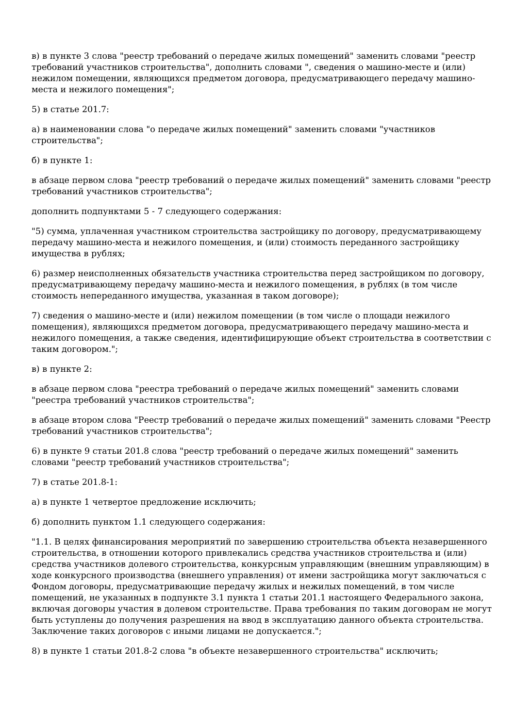в) в пункте 3 слова "реестр требований о передаче жилых помещений" заменить словами "реестр требований участников строительства", дополнить словами ", сведения о машино-месте и (или) нежилом помещении, являющихся предметом договора, предусматривающего передачу машино-места и нежилого помещения";
5) в статье 201.7:
а) в наименовании слова "о передаче жилых помещений" заменить словами "участников строительства";
б) в пункте 1:
в абзаце первом слова "реестр требований о передаче жилых помещений" заменить словами "реестр требований участников строительства";
дополнить подпунктами 5 - 7 следующего содержания:
"5) сумма, уплаченная участником строительства застройщику по договору, предусматривающему передачу машино-места и нежилого помещения, и (или) стоимость переданного застройщику имущества в рублях;
6) размер неисполненных обязательств участника строительства перед застройщиком по договору, предусматривающему передачу машино-места и нежилого помещения, в рублях (в том числе стоимость непереданного имущества, указанная в таком договоре);
7) сведения о машино-месте и (или) нежилом помещении (в том числе о площади нежилого помещения), являющихся предметом договора, предусматривающего передачу машино-места и нежилого помещения, а также сведения, идентифицирующие объект строительства в соответствии с таким договором.";
в) в пункте 2:
в абзаце первом слова "реестра требований о передаче жилых помещений" заменить словами "реестра требований участников строительства";
в абзаце втором слова "Реестр требований о передаче жилых помещений" заменить словами "Реестр требований участников строительства";
6) в пункте 9 статьи 201.8 слова "реестр требований о передаче жилых помещений" заменить словами "реестр требований участников строительства";
7) в статье 201.8-1:
а) в пункте 1 четвертое предложение исключить;
б) дополнить пунктом 1.1 следующего содержания:
"1.1. В целях финансирования мероприятий по завершению строительства объекта незавершенного строительства, в отношении которого привлекались средства участников строительства и (или) средства участников долевого строительства, конкурсным управляющим (внешним управляющим) в ходе конкурсного производства (внешнего управления) от имени застройщика могут заключаться с Фондом договоры, предусматривающие передачу жилых и нежилых помещений, в том числе помещений, не указанных в подпункте 3.1 пункта 1 статьи 201.1 настоящего Федерального закона, включая договоры участия в долевом строительстве. Права требования по таким договорам не могут быть уступлены до получения разрешения на ввод в эксплуатацию данного объекта строительства. Заключение таких договоров с иными лицами не допускается.";
8) в пункте 1 статьи 201.8-2 слова "в объекте незавершенного строительства" исключить;